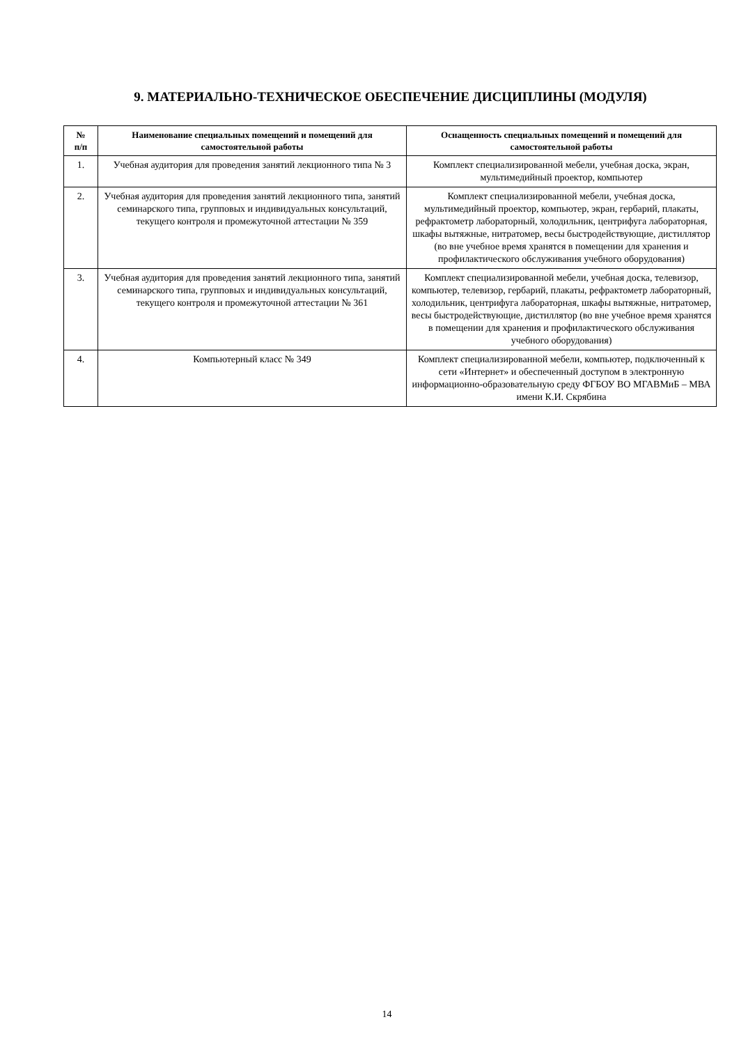9. МАТЕРИАЛЬНО-ТЕХНИЧЕСКОЕ ОБЕСПЕЧЕНИЕ ДИСЦИПЛИНЫ (МОДУЛЯ)
| № п/п | Наименование специальных помещений и помещений для самостоятельной работы | Оснащенность специальных помещений и помещений для самостоятельной работы |
| --- | --- | --- |
| 1. | Учебная аудитория для проведения занятий лекционного типа № 3 | Комплект специализированной мебели, учебная доска, экран, мультимедийный проектор, компьютер |
| 2. | Учебная аудитория для проведения занятий лекционного типа, занятий семинарского типа, групповых и индивидуальных консультаций, текущего контроля и промежуточной аттестации № 359 | Комплект специализированной мебели, учебная доска, мультимедийный проектор, компьютер, экран, гербарий, плакаты, рефрактометр лабораторный, холодильник, центрифуга лабораторная, шкафы вытяжные, нитратомер, весы быстродействующие, дистиллятор (во вне учебное время хранятся в помещении для хранения и профилактического обслуживания учебного оборудования) |
| 3. | Учебная аудитория для проведения занятий лекционного типа, занятий семинарского типа, групповых и индивидуальных консультаций, текущего контроля и промежуточной аттестации № 361 | Комплект специализированной мебели, учебная доска, телевизор, компьютер, телевизор, гербарий, плакаты, рефрактометр лабораторный, холодильник, центрифуга лабораторная, шкафы вытяжные, нитратомер, весы быстродействующие, дистиллятор (во вне учебное время хранятся в помещении для хранения и профилактического обслуживания учебного оборудования) |
| 4. | Компьютерный класс № 349 | Комплект специализированной мебели, компьютер, подключенный к сети «Интернет» и обеспеченный доступом в электронную информационно-образовательную среду ФГБОУ ВО МГАВМиБ – МВА имени К.И. Скрябина |
14